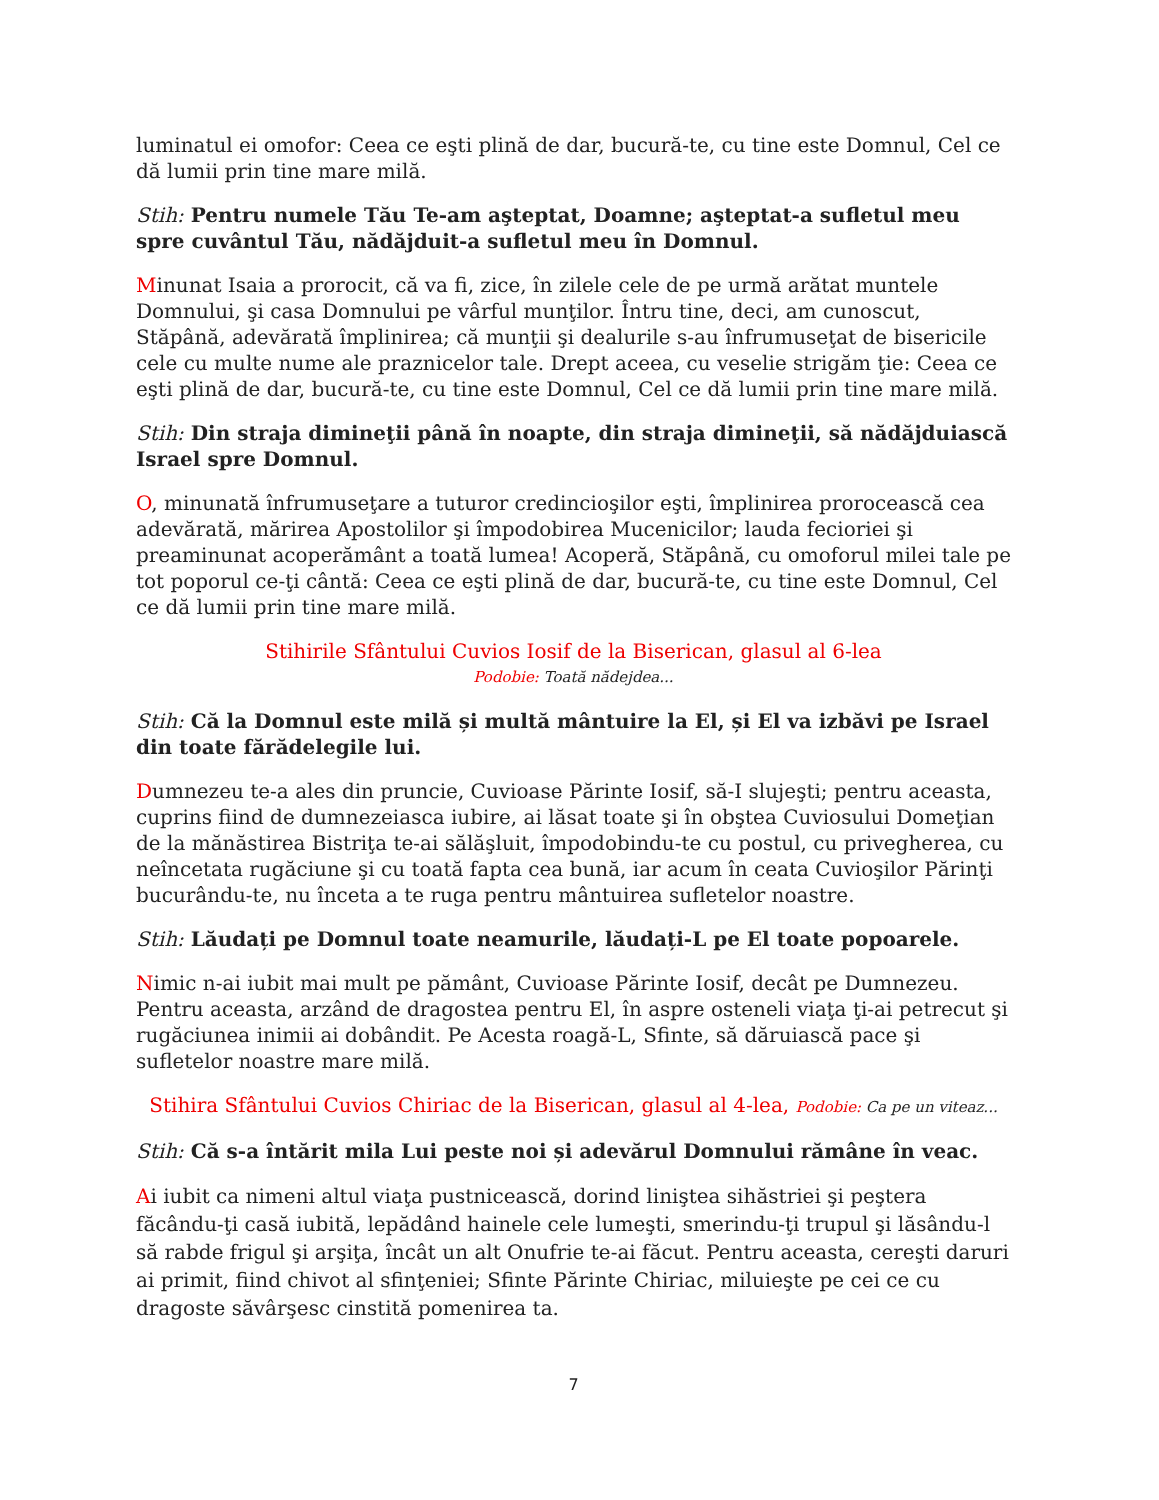luminatul ei omofor: Ceea ce eşti plină de dar, bucură-te, cu tine este Domnul, Cel ce dă lumii prin tine mare milă.
Stih: Pentru numele Tău Te-am aşteptat, Doamne; aşteptat-a sufletul meu spre cuvântul Tău, nădăjduit-a sufletul meu în Domnul.
Minunat Isaia a prorocit, că va fi, zice, în zilele cele de pe urmă arătat muntele Domnului, şi casa Domnului pe vârful munţilor. Întru tine, deci, am cunoscut, Stăpână, adevărată împlinirea; că munţii şi dealurile s-au înfrumuseţat de bisericile cele cu multe nume ale praznicelor tale. Drept aceea, cu veselie strigăm ţie: Ceea ce eşti plină de dar, bucură-te, cu tine este Domnul, Cel ce dă lumii prin tine mare milă.
Stih: Din straja dimineţii până în noapte, din straja dimineţii, să nădăjduiască Israel spre Domnul.
O, minunată înfrumuseţare a tuturor credincioşilor eşti, împlinirea prorocească cea adevărată, mărirea Apostolilor şi împodobirea Mucenicilor; lauda fecioriei şi preaminunat acoperământ a toată lumea! Acoperă, Stăpână, cu omoforul milei tale pe tot poporul ce-ţi cântă: Ceea ce eşti plină de dar, bucură-te, cu tine este Domnul, Cel ce dă lumii prin tine mare milă.
Stihirile Sfântului Cuvios Iosif de la Biserican, glasul al 6-lea
Podobie: Toată nădejdea...
Stih: Că la Domnul este milă și multă mântuire la El, și El va izbăvi pe Israel din toate fărădelegile lui.
Dumnezeu te-a ales din pruncie, Cuvioase Părinte Iosif, să-I slujeşti; pentru aceasta, cuprins fiind de dumnezeiasca iubire, ai lăsat toate şi în obştea Cuviosului Domeţian de la mănăstirea Bistriţa te-ai sălăşluit, împodobindu-te cu postul, cu privegherea, cu neîncetata rugăciune şi cu toată fapta cea bună, iar acum în ceata Cuvioşilor Părinţi bucurându-te, nu înceta a te ruga pentru mântuirea sufletelor noastre.
Stih: Lăudați pe Domnul toate neamurile, lăudați-L pe El toate popoarele.
Nimic n-ai iubit mai mult pe pământ, Cuvioase Părinte Iosif, decât pe Dumnezeu. Pentru aceasta, arzând de dragostea pentru El, în aspre osteneli viaţa ţi-ai petrecut şi rugăciunea inimii ai dobândit. Pe Acesta roagă-L, Sfinte, să dăruiască pace şi sufletelor noastre mare milă.
Stihira Sfântului Cuvios Chiriac de la Biserican, glasul al 4-lea, Podobie: Ca pe un viteaz...
Stih: Că s-a întărit mila Lui peste noi și adevărul Domnului rămâne în veac.
Ai iubit ca nimeni altul viaţa pustnicească, dorind liniştea sihăstriei şi peştera făcându-ţi casă iubită, lepădând hainele cele lumeşti, smerindu-ţi trupul şi lăsându-l să rabde frigul şi arşiţa, încât un alt Onufrie te-ai făcut. Pentru aceasta, cereşti daruri ai primit, fiind chivot al sfinţeniei; Sfinte Părinte Chiriac, miluieşte pe cei ce cu dragoste săvârşesc cinstită pomenirea ta.
7